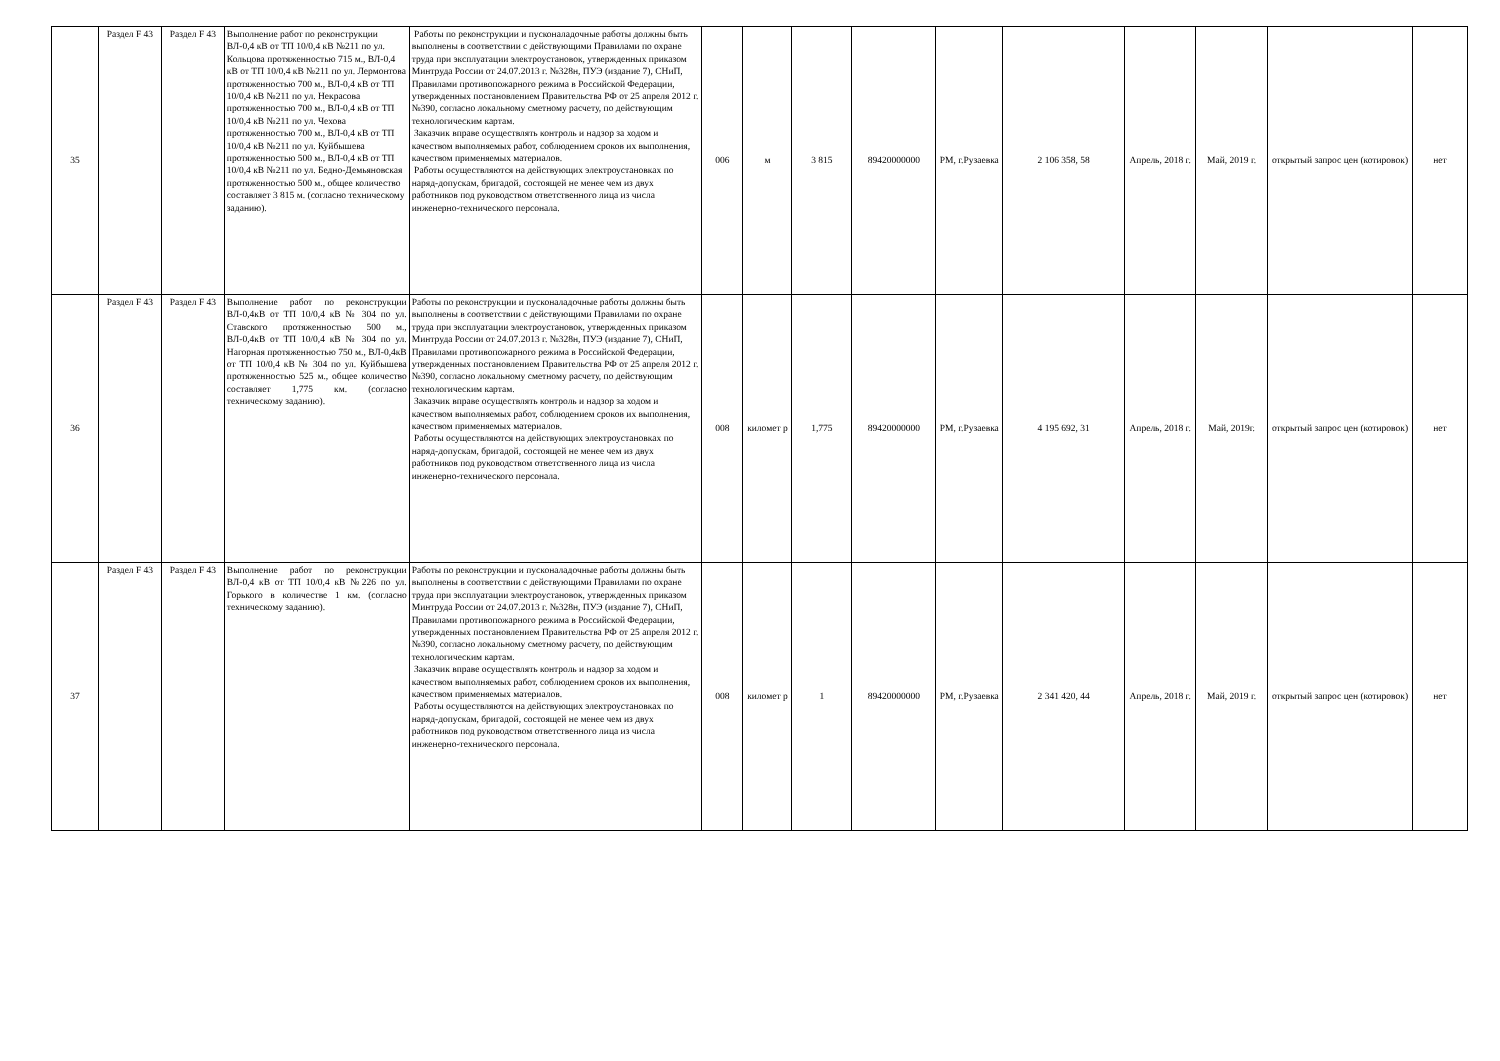| 35 | Раздел F 43 | Раздел F 43 | Выполнение работ по реконструкции ВЛ-0,4 кВ от ТП 10/0,4 кВ №211 по ул. Кольцова протяженностью 715 м., ВЛ-0,4 кВ от ТП 10/0,4 кВ №211 по ул. Лермонтова протяженностью 700 м., ВЛ-0,4 кВ от ТП 10/0,4 кВ №211 по ул. Некрасова протяженностью 700 м., ВЛ-0,4 кВ от ТП 10/0,4 кВ №211 по ул. Чехова протяженностью 700 м., ВЛ-0,4 кВ от ТП 10/0,4 кВ №211 по ул. Куйбышева протяженностью 500 м., ВЛ-0,4 кВ от ТП 10/0,4 кВ №211 по ул. Бедно-Демьяновская протяженностью 500 м., общее количество составляет 3 815 м. (согласно техническому заданию). | Работы по реконструкции и пусконаладочные работы должны быть выполнены в соответствии с действующими Правилами по охране труда при эксплуатации электроустановок, утвержденных приказом Минтруда России от 24.07.2013 г. №328н, ПУЭ (издание 7), СНиП, Правилами противопожарного режима в Российской Федерации, утвержденных постановлением Правительства РФ от 25 апреля 2012 г. №390, согласно локальному сметному расчету, по действующим технологическим картам. Заказчик вправе осуществлять контроль и надзор за ходом и качеством выполняемых работ, соблюдением сроков их выполнения, качеством применяемых материалов. Работы осуществляются на действующих электроустановках по наряд-допускам, бригадой, состоящей не менее чем из двух работников под руководством ответственного лица из числа инженерно-технического персонала. | 006 | м | 3 815 | 89420000000 | РМ, г.Рузаевка | 2 106 358, 58 | Апрель, 2018 г. | Май, 2019 г. | открытый запрос цен (котировок) | нет |
| 36 | Раздел F 43 | Раздел F 43 | Выполнение работ по реконструкции ВЛ-0,4кВ от ТП 10/0,4 кВ № 304 по ул. Ставского протяженностью 500 м., ВЛ-0,4кВ от ТП 10/0,4 кВ № 304 по ул. Нагорная протяженностью 750 м., ВЛ-0,4кВ от ТП 10/0,4 кВ № 304 по ул. Куйбышева протяженностью 525 м., общее количество составляет 1,775 км. (согласно техническому заданию). | Работы по реконструкции и пусконаладочные работы должны быть выполнены в соответствии с действующими Правилами по охране труда при эксплуатации электроустановок, утвержденных приказом Минтруда России от 24.07.2013 г. №328н, ПУЭ (издание 7), СНиП, Правилами противопожарного режима в Российской Федерации, утвержденных постановлением Правительства РФ от 25 апреля 2012 г. №390, согласно локальному сметному расчету, по действующим технологическим картам. Заказчик вправе осуществлять контроль и надзор за ходом и качеством выполняемых работ, соблюдением сроков их выполнения, качеством применяемых материалов. Работы осуществляются на действующих электроустановках по наряд-допускам, бригадой, состоящей не менее чем из двух работников под руководством ответственного лица из числа инженерно-технического персонала. | 008 | километ р | 1,775 | 89420000000 | РМ, г.Рузаевка | 4 195 692, 31 | Апрель, 2018 г. | Май, 2019г. | открытый запрос цен (котировок) | нет |
| 37 | Раздел F 43 | Раздел F 43 | Выполнение работ по реконструкции ВЛ-0,4 кВ от ТП 10/0,4 кВ №226 по ул. Горького в количестве 1 км. (согласно техническому заданию). | Работы по реконструкции и пусконаладочные работы должны быть выполнены в соответствии с действующими Правилами по охране труда при эксплуатации электроустановок, утвержденных приказом Минтруда России от 24.07.2013 г. №328н, ПУЭ (издание 7), СНиП, Правилами противопожарного режима в Российской Федерации, утвержденных постановлением Правительства РФ от 25 апреля 2012 г. №390, согласно локальному сметному расчету, по действующим технологическим картам. Заказчик вправе осуществлять контроль и надзор за ходом и качеством выполняемых работ, соблюдением сроков их выполнения, качеством применяемых материалов. Работы осуществляются на действующих электроустановках по наряд-допускам, бригадой, состоящей не менее чем из двух работников под руководством ответственного лица из числа инженерно-технического персонала. | 008 | километ р | 1 | 89420000000 | РМ, г.Рузаевка | 2 341 420, 44 | Апрель, 2018 г. | Май, 2019 г. | открытый запрос цен (котировок) | нет |